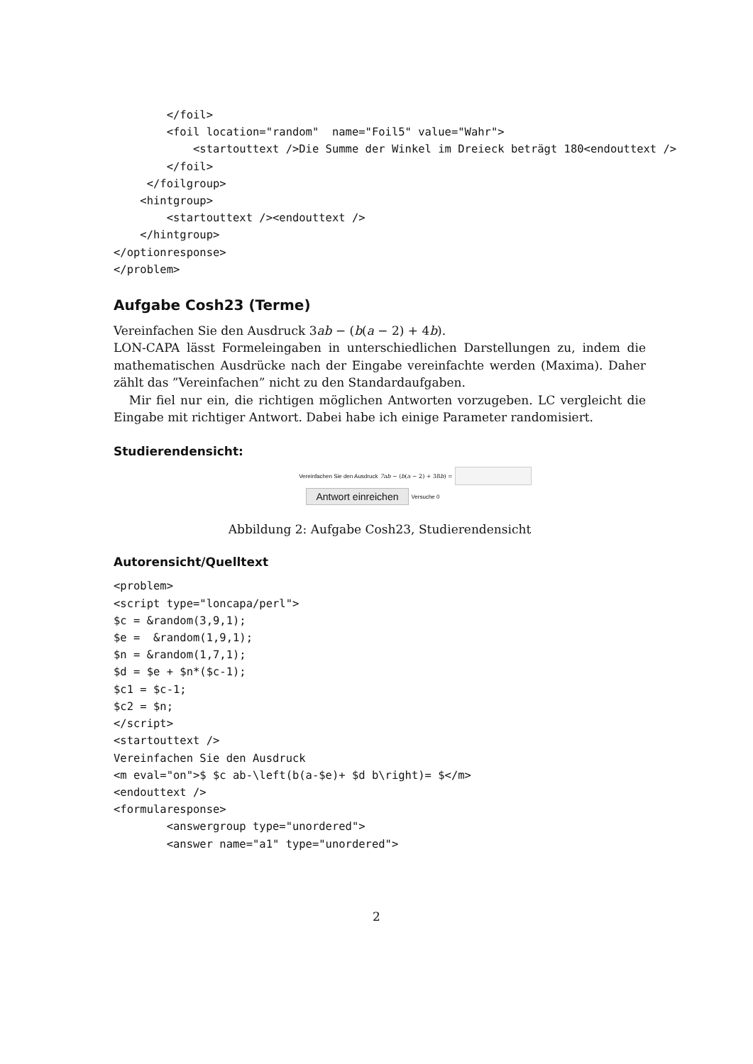</foil>
        <foil location="random"  name="Foil5" value="Wahr">
            <startouttext />Die Summe der Winkel im Dreieck beträgt 180<endouttext />
        </foil>
     </foilgroup>
    <hintgroup>
        <startouttext /><endouttext />
    </hintgroup>
</optionresponse>
</problem>
Aufgabe Cosh23 (Terme)
Vereinfachen Sie den Ausdruck 3ab − (b(a − 2) + 4b).
LON-CAPA lässt Formeleingaben in unterschiedlichen Darstellungen zu, indem die mathematischen Ausdrücke nach der Eingabe vereinfachte werden (Maxima). Daher zählt das ”Vereinfachen” nicht zu den Standardaufgaben.
Mir fiel nur ein, die richtigen möglichen Antworten vorzugeben. LC vergleicht die Eingabe mit richtiger Antwort. Dabei habe ich einige Parameter randomisiert.
Studierendensicht:
Vereinfachen Sie den Ausdruck 7ab − (b(a − 2) + 38b) =
Antwort einreichen Versuche 0
Abbildung 2: Aufgabe Cosh23, Studierendensicht
Autorensicht/Quelltext
<problem>
<script type="loncapa/perl">
$c = &random(3,9,1);
$e =  &random(1,9,1);
$n = &random(1,7,1);
$d = $e + $n*($c-1);
$c1 = $c-1;
$c2 = $n;
</script>
<startouttext />
Vereinfachen Sie den Ausdruck
<m eval="on">$ $c ab-\left(b(a-$e)+ $d b\right)= $</m>
<endouttext />
<formularesponse>
        <answergroup type="unordered">
        <answer name="a1" type="unordered">
2